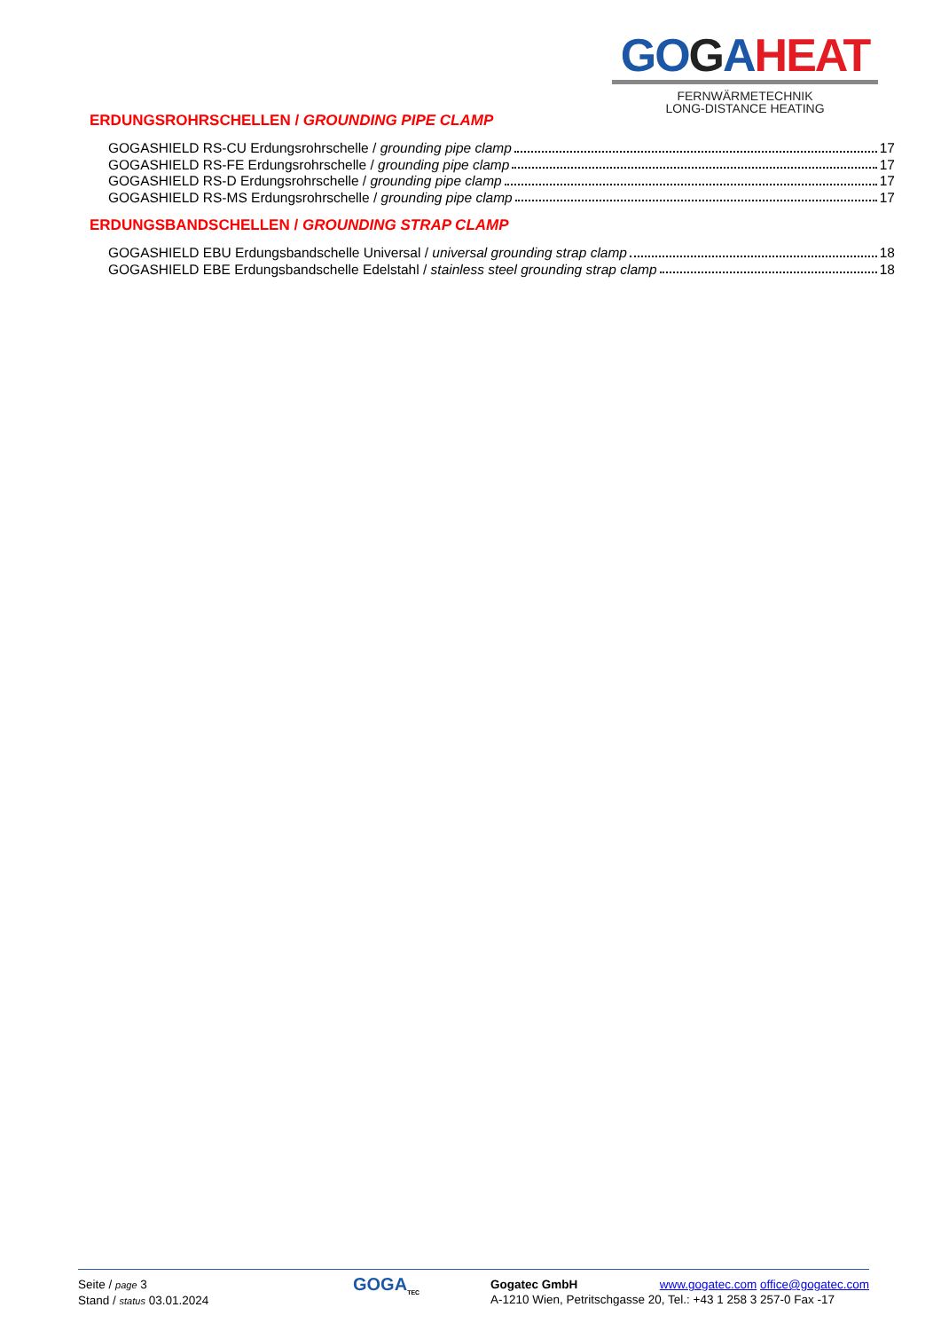GO GAHEAT
FERNWÄRMETECHNIK
LONG-DISTANCE HEATING
ERDUNGSROHRSCHELLEN / GROUNDING PIPE CLAMP
GOGASHIELD RS-CU Erdungsrohrschelle / grounding pipe clamp 17
GOGASHIELD RS-FE Erdungsrohrschelle / grounding pipe clamp 17
GOGASHIELD RS-D Erdungsrohrschelle / grounding pipe clamp 17
GOGASHIELD RS-MS Erdungsrohrschelle / grounding pipe clamp 17
ERDUNGSBANDSCHELLEN / GROUNDING STRAP CLAMP
GOGASHIELD EBU Erdungsbandschelle Universal / universal grounding strap clamp 18
GOGASHIELD EBE Erdungsbandschelle Edelstahl / stainless steel grounding strap clamp 18
Seite / page 3
Stand / status 03.01.2024
GOGA<sub>TEC</sub>
Gogatec GmbH www.gogatec.com office@gogatec.com
A-1210 Wien, Petritschgasse 20, Tel.: +43 1 258 3 257-0 Fax -17